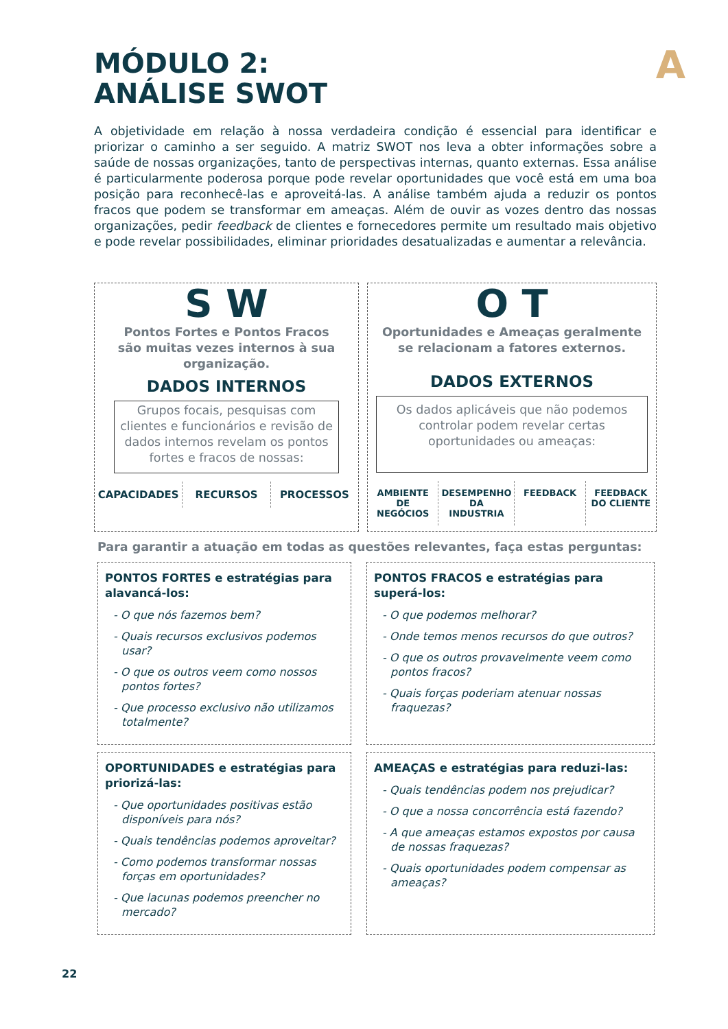A
MÓDULO 2:
ANÁLISE SWOT
A objetividade em relação à nossa verdadeira condição é essencial para identificar e priorizar o caminho a ser seguido. A matriz SWOT nos leva a obter informações sobre a saúde de nossas organizações, tanto de perspectivas internas, quanto externas. Essa análise é particularmente poderosa porque pode revelar oportunidades que você está em uma boa posição para reconhecê-las e aproveitá-las. A análise também ajuda a reduzir os pontos fracos que podem se transformar em ameaças. Além de ouvir as vozes dentro das nossas organizações, pedir feedback de clientes e fornecedores permite um resultado mais objetivo e pode revelar possibilidades, eliminar prioridades desatualizadas e aumentar a relevância.
S W
Pontos Fortes e Pontos Fracos
são muitas vezes internos à sua
organização.
DADOS INTERNOS
Grupos focais, pesquisas com clientes e funcionários e revisão de dados internos revelam os pontos fortes e fracos de nossas:
CAPACIDADES RECURSOS PROCESSOS
O T
Oportunidades e Ameaças geralmente
se relacionam a fatores externos.
DADOS EXTERNOS
Os dados aplicáveis que não podemos controlar podem revelar certas oportunidades ou ameaças:
AMBIENTE DE NEGÓCIOS DESEMPENHO DA INDUSTRIA FEEDBACK FEEDBACK DO CLIENTE
Para garantir a atuação em todas as questões relevantes, faça estas perguntas:
PONTOS FORTES e estratégias para alavancá-los:
- O que nós fazemos bem?
- Quais recursos exclusivos podemos usar?
- O que os outros veem como nossos pontos fortes?
- Que processo exclusivo não utilizamos totalmente?
PONTOS FRACOS e estratégias para superá-los:
- O que podemos melhorar?
- Onde temos menos recursos do que outros?
- O que os outros provavelmente veem como pontos fracos?
- Quais forças poderiam atenuar nossas fraquezas?
OPORTUNIDADES e estratégias para priorizá-las:
- Que oportunidades positivas estão disponíveis para nós?
- Quais tendências podemos aproveitar?
- Como podemos transformar nossas forças em oportunidades?
- Que lacunas podemos preencher no mercado?
AMEAÇAS e estratégias para reduzi-las:
- Quais tendências podem nos prejudicar?
- O que a nossa concorrência está fazendo?
- A que ameaças estamos expostos por causa de nossas fraquezas?
- Quais oportunidades podem compensar as ameaças?
22